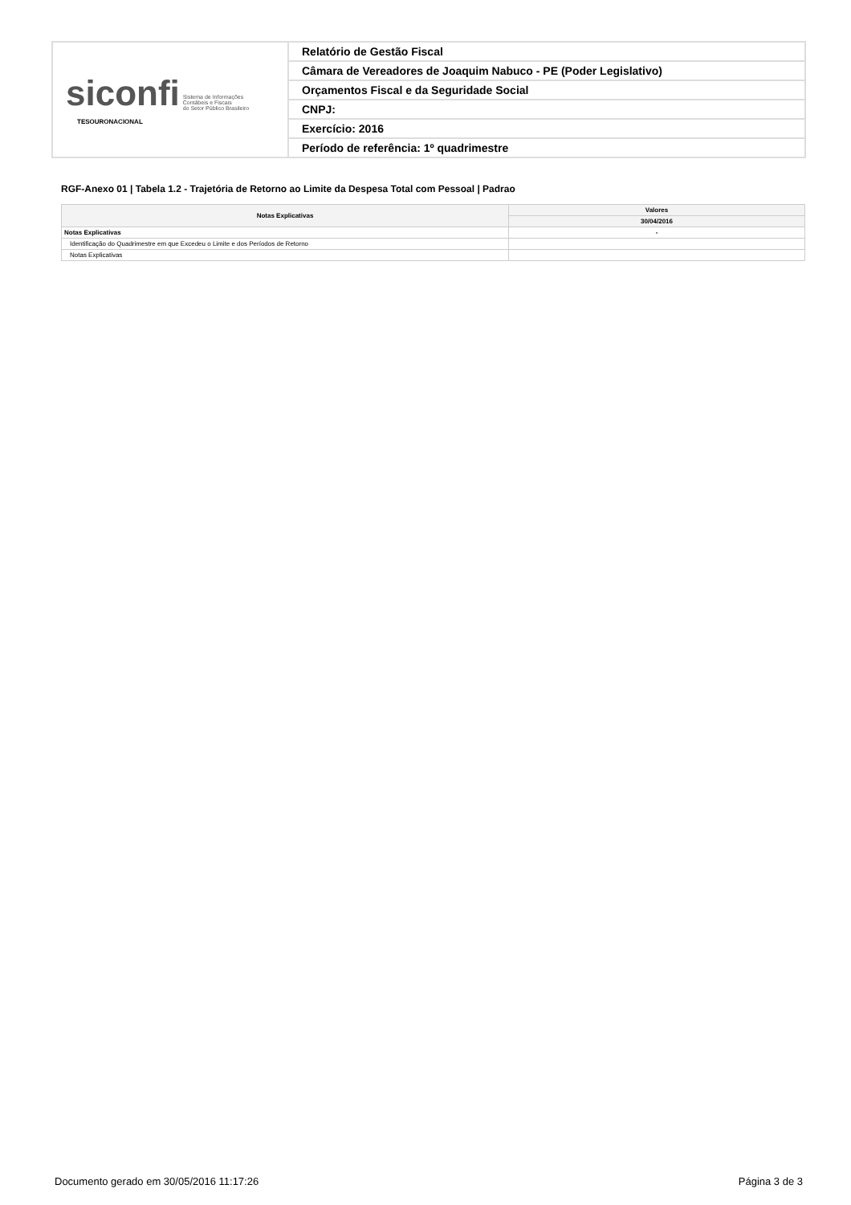| siconfi Sistema de Informações Contábeis e Fiscais do Setor Público Brasileiro TESOURONACIONAL | Relatório de Gestão Fiscal |
| | Câmara de Vereadores de Joaquim Nabuco - PE (Poder Legislativo) |
| | Orçamentos Fiscal e da Seguridade Social |
| | CNPJ: |
| | Exercício: 2016 |
| | Período de referência: 1º quadrimestre |
RGF-Anexo 01 | Tabela 1.2 - Trajetória de Retorno ao Limite da Despesa Total com Pessoal | Padrao
| Notas Explicativas | Valores |
| --- | --- |
| | 30/04/2016 |
| Notas Explicativas | - |
| Identificação do Quadrimestre em que Excedeu o Limite e dos Períodos de Retorno | |
| Notas Explicativas | |
Documento gerado em 30/05/2016 11:17:26 Página 3 de 3